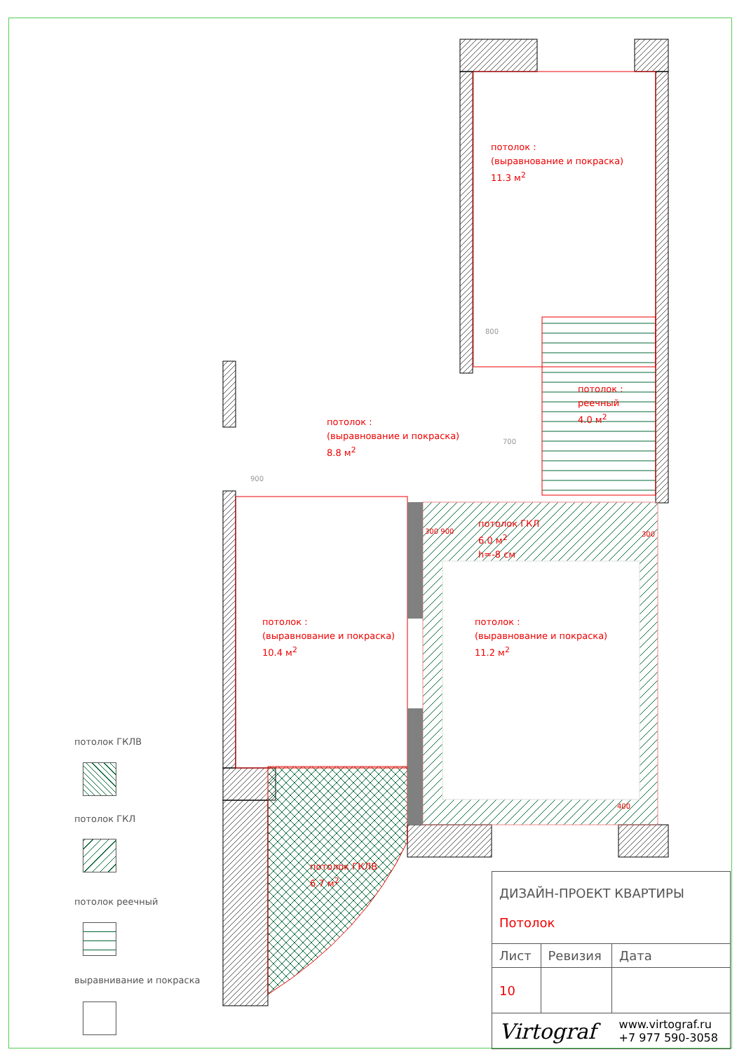потолок :
(выравнование и покраска)
11.3 м<sup>2</sup>
потолок :
(выравнование и покраска)
8.8 м<sup>2</sup>
потолок :
реечный
4.0 м<sup>2</sup>
потолок ГКЛ
6.0 м<sup>2</sup>
h=-8 см
потолок :
(выравнование и покраска)
10.4 м<sup>2</sup>
потолок :
(выравнование и покраска)
11.2 м<sup>2</sup>
потолок ГКЛВ
6.7 м<sup>2</sup>
800
700
900
300 900 300
400
потолок ГКЛВ
потолок ГКЛ
потолок реечный
выравнивание и покраска
| ДИЗАЙН-ПРОЕКТ КВАРТИРЫ Потолок | | |
| Лист | Ревизия | Дата |
| 10 | | |
| Virtograf | | www.virtograf.ru +7 977 590-3058 |